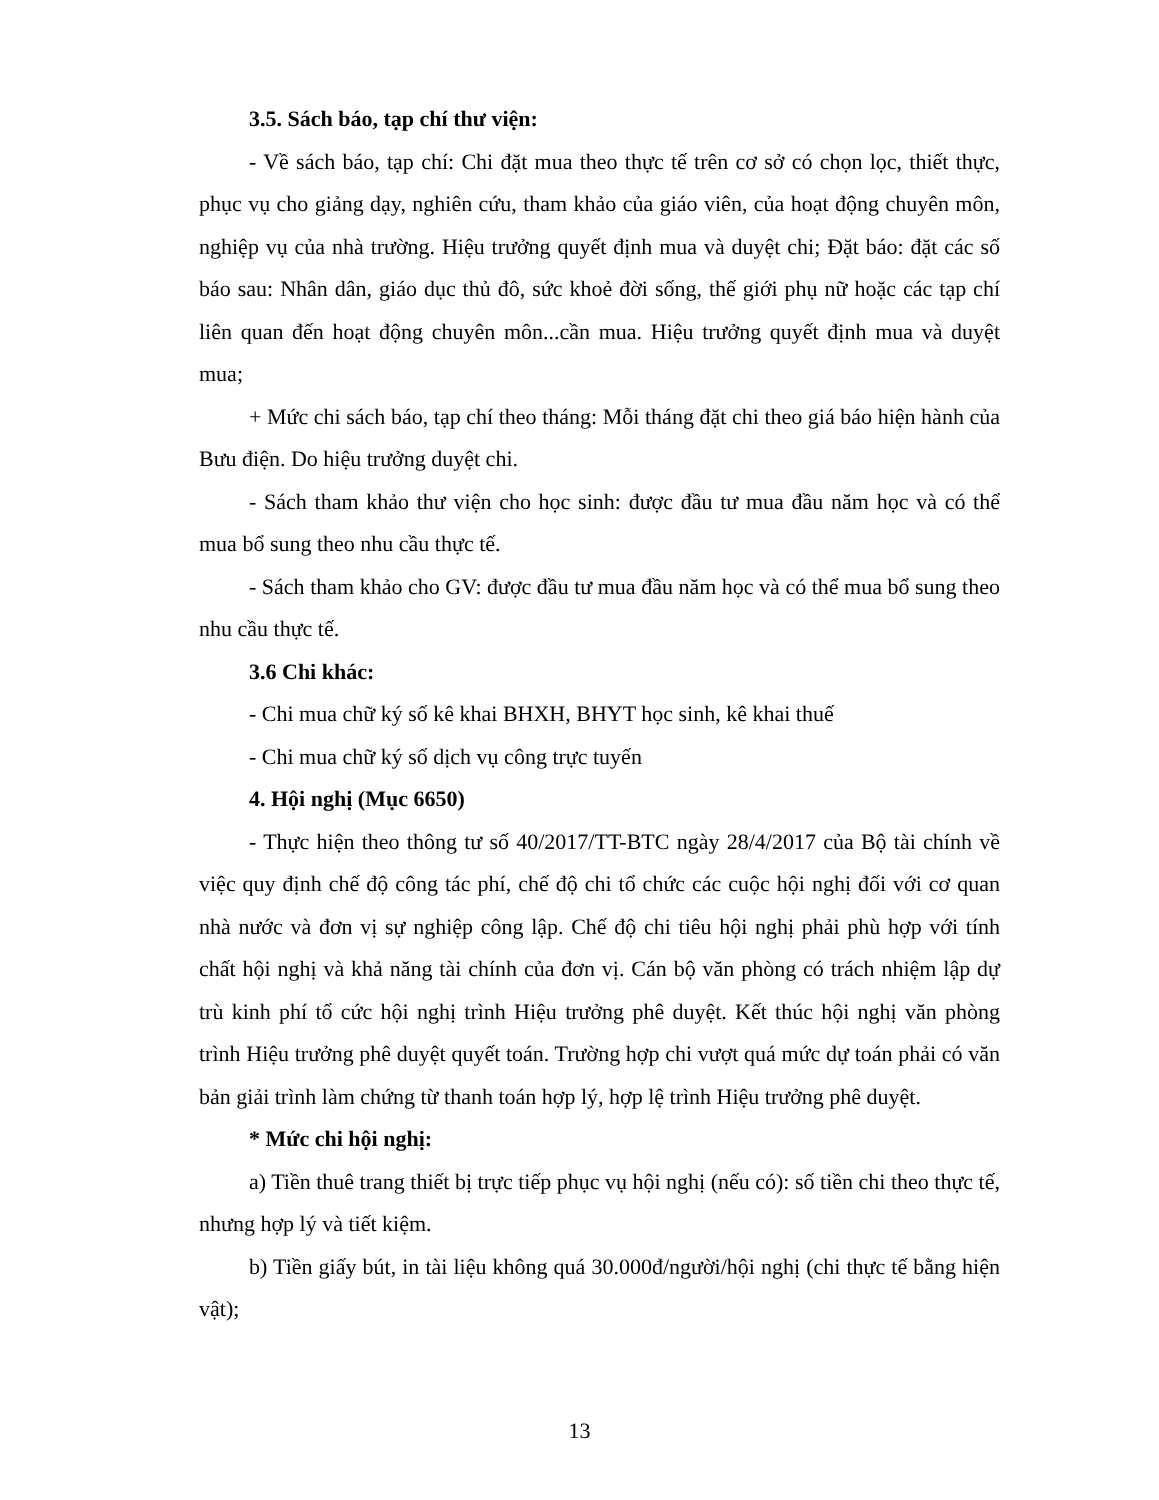3.5. Sách báo, tạp chí thư viện:
- Về sách báo, tạp chí: Chi đặt mua theo thực tế trên cơ sở có chọn lọc, thiết thực, phục vụ cho giảng dạy, nghiên cứu, tham khảo của giáo viên, của hoạt động chuyên môn, nghiệp vụ của nhà trường. Hiệu trưởng quyết định mua và duyệt chi; Đặt báo: đặt các số báo sau: Nhân dân, giáo dục thủ đô, sức khoẻ đời sống, thế giới phụ nữ hoặc các tạp chí liên quan đến hoạt động chuyên môn...cần mua. Hiệu trưởng quyết định mua và duyệt mua;
+ Mức chi sách báo, tạp chí theo tháng: Mỗi tháng đặt chi theo giá báo hiện hành của Bưu điện. Do hiệu trưởng duyệt chi.
- Sách tham khảo thư viện cho học sinh: được đầu tư mua đầu năm học và có thể mua bổ sung theo nhu cầu thực tế.
- Sách tham khảo cho GV: được đầu tư mua đầu năm học và có thể mua bổ sung theo nhu cầu thực tế.
3.6 Chi khác:
- Chi mua chữ ký số kê khai BHXH, BHYT học sinh, kê khai thuế
- Chi mua chữ ký số dịch vụ công trực tuyến
4. Hội nghị (Mục 6650)
- Thực hiện theo thông tư số 40/2017/TT-BTC ngày 28/4/2017 của Bộ tài chính về việc quy định chế độ công tác phí, chế độ chi tổ chức các cuộc hội nghị đối với cơ quan nhà nước và đơn vị sự nghiệp công lập. Chế độ chi tiêu hội nghị phải phù hợp với tính chất hội nghị và khả năng tài chính của đơn vị. Cán bộ văn phòng có trách nhiệm lập dự trù kinh phí tổ cức hội nghị trình Hiệu trưởng phê duyệt. Kết thúc hội nghị văn phòng trình Hiệu trưởng phê duyệt quyết toán. Trường hợp chi vượt quá mức dự toán phải có văn bản giải trình làm chứng từ thanh toán hợp lý, hợp lệ trình Hiệu trưởng phê duyệt.
* Mức chi hội nghị:
a) Tiền thuê trang thiết bị trực tiếp phục vụ hội nghị (nếu có): số tiền chi theo thực tế, nhưng hợp lý và tiết kiệm.
b) Tiền giấy bút, in tài liệu không quá 30.000đ/người/hội nghị (chi thực tế bằng hiện vật);
13